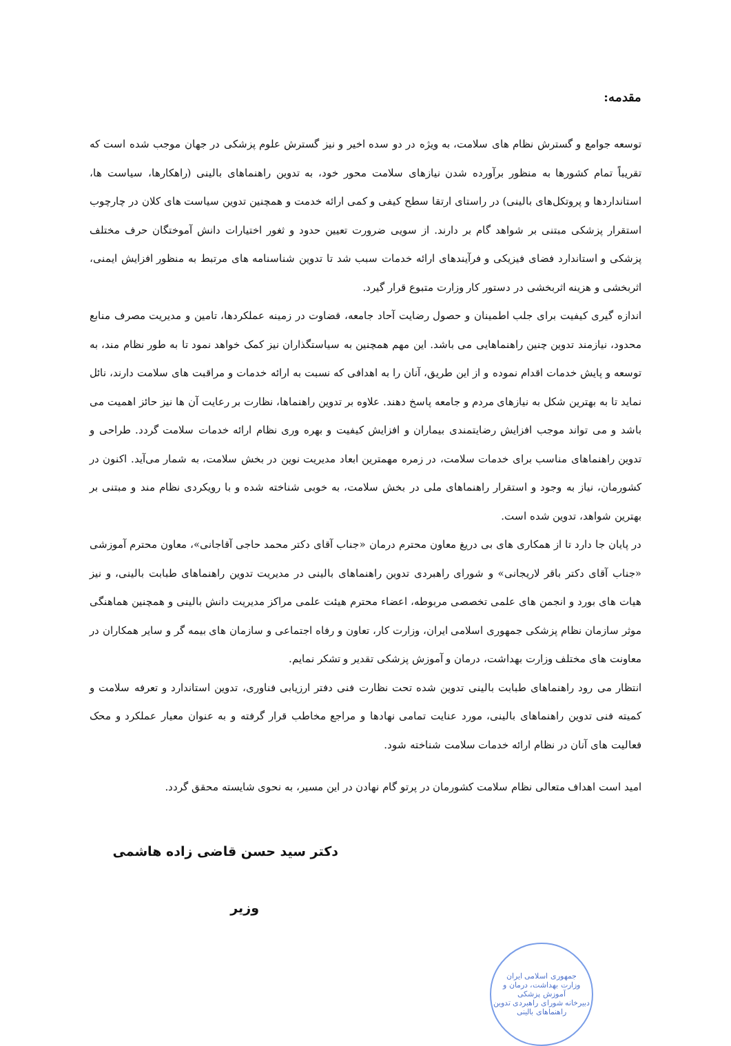مقدمه:
توسعه جوامع و گسترش نظام های سلامت، به ویژه در دو سده اخیر و نیز گسترش علوم پزشکی در جهان موجب شده است که تقریباً تمام کشورها به منظور برآورده شدن نیازهای سلامت محور خود، به تدوین راهنماهای بالینی (راهکارها، سیاست ها، استانداردها و پروتکل‌های بالینی) در راستای ارتقا سطح کیفی و کمی ارائه خدمت و همچنین تدوین سیاست های کلان در چارچوب استقرار پزشکی مبتنی بر شواهد گام بر دارند. از سویی ضرورت تعیین حدود و ثغور اختیارات دانش آموختگان حرف مختلف پزشکی و استاندارد فضای فیزیکی و فرآیندهای ارائه خدمات سبب شد تا تدوین شناسنامه های مرتبط به منظور افزایش ایمنی، اثربخشی و هزینه اثربخشی در دستور کار وزارت متبوع قرار گیرد.
اندازه گیری کیفیت برای جلب اطمینان و حصول رضایت آحاد جامعه، قضاوت در زمینه عملکردها، تامین و مدیریت مصرف منابع محدود، نیازمند تدوین چنین راهنماهایی می باشد. این مهم همچنین به سیاستگذاران نیز کمک خواهد نمود تا به طور نظام مند، به توسعه و پایش خدمات اقدام نموده و از این طریق، آنان را به اهدافی که نسبت به ارائه خدمات و مراقبت های سلامت دارند، نائل نماید تا به بهترین شکل به نیازهای مردم و جامعه پاسخ دهند. علاوه بر تدوین راهنماها، نظارت بر رعایت آن ها نیز حائز اهمیت می باشد و می تواند موجب افزایش رضایتمندی بیماران و افزایش کیفیت و بهره وری نظام ارائه خدمات سلامت گردد. طراحی و تدوین راهنماهای مناسب برای خدمات سلامت، در زمره مهمترین ابعاد مدیریت نوین در بخش سلامت، به شمار می‌آید. اکنون در کشورمان، نیاز به وجود و استقرار راهنماهای ملی در بخش سلامت، به خوبی شناخته شده و با رویکردی نظام مند و مبتنی بر بهترین شواهد، تدوین شده است.
در پایان جا دارد تا از همکاری های بی دریغ معاون محترم درمان «جناب آقای دکتر محمد حاجی آقاجانی»، معاون محترم آموزشی «جناب آقای دکتر باقر لاریجانی» و شورای راهبردی تدوین راهنماهای بالینی در مدیریت تدوین راهنماهای طبابت بالینی، و نیز هیات های بورد و انجمن های علمی تخصصی مربوطه، اعضاء محترم هیئت علمی مراکز مدیریت دانش بالینی و همچنین هماهنگی موثر سازمان نظام پزشکی جمهوری اسلامی ایران، وزارت کار، تعاون و رفاه اجتماعی و سازمان های بیمه گر و سایر همکاران در معاونت های مختلف وزارت بهداشت، درمان و آموزش پزشکی تقدیر و تشکر نمایم.
انتظار می رود راهنماهای طبابت بالینی تدوین شده تحت نظارت فنی دفتر ارزیابی فناوری، تدوین استاندارد و تعرفه سلامت و کمیته فنی تدوین راهنماهای بالینی، مورد عنایت تمامی نهادها و مراجع مخاطب قرار گرفته و به عنوان معیار عملکرد و محک فعالیت های آنان در نظام ارائه خدمات سلامت شناخته شود.
امید است اهداف متعالی نظام سلامت کشورمان در پرتو گام نهادن در این مسیر، به نحوی شایسته محقق گردد.
دکتر سید حسن قاضی زاده هاشمی
وزیر
جمهوری اسلامی ایران
وزارت بهداشت، درمان و آموزش پزشکی
دبیرخانه شورای راهبردی تدوین راهنماهای بالینی